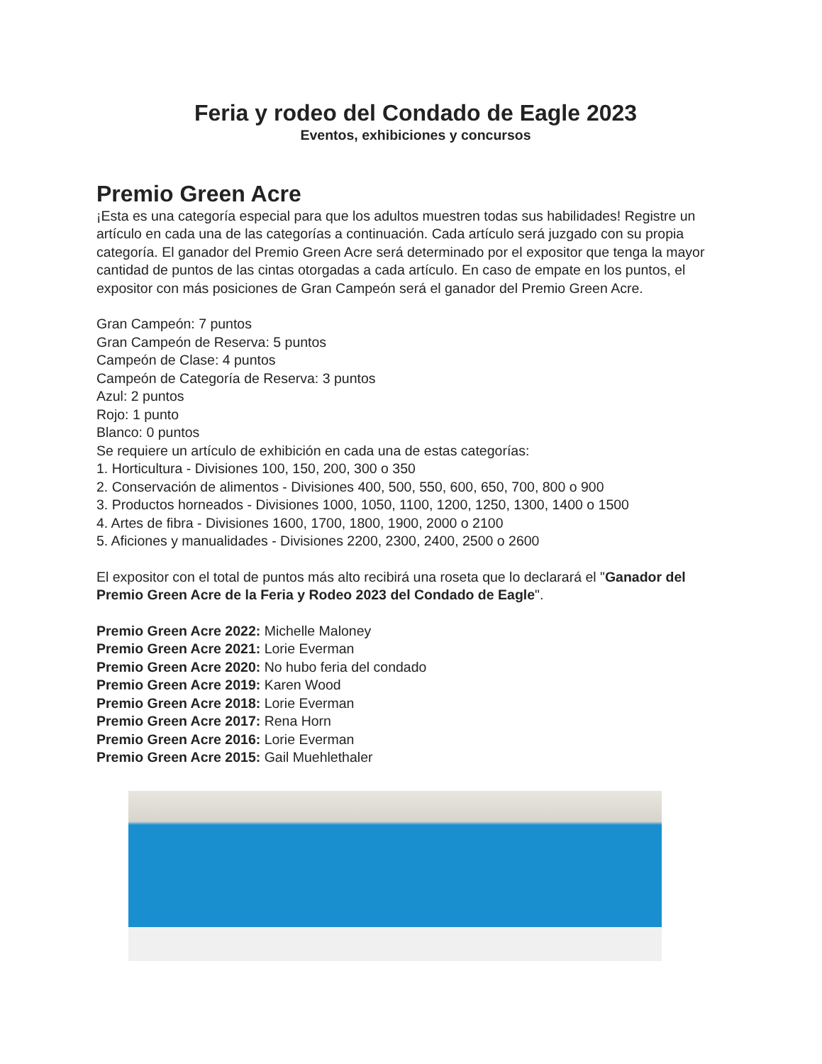Feria y rodeo del Condado de Eagle 2023
Eventos, exhibiciones y concursos
Premio Green Acre
¡Esta es una categoría especial para que los adultos muestren todas sus habilidades! Registre un artículo en cada una de las categorías a continuación. Cada artículo será juzgado con su propia categoría. El ganador del Premio Green Acre será determinado por el expositor que tenga la mayor cantidad de puntos de las cintas otorgadas a cada artículo. En caso de empate en los puntos, el expositor con más posiciones de Gran Campeón será el ganador del Premio Green Acre.
Gran Campeón: 7 puntos
Gran Campeón de Reserva: 5 puntos
Campeón de Clase: 4 puntos
Campeón de Categoría de Reserva: 3 puntos
Azul: 2 puntos
Rojo: 1 punto
Blanco: 0 puntos
Se requiere un artículo de exhibición en cada una de estas categorías:
1. Horticultura - Divisiones 100, 150, 200, 300 o 350
2. Conservación de alimentos - Divisiones 400, 500, 550, 600, 650, 700, 800 o 900
3. Productos horneados - Divisiones 1000, 1050, 1100, 1200, 1250, 1300, 1400 o 1500
4. Artes de fibra - Divisiones 1600, 1700, 1800, 1900, 2000 o 2100
5. Aficiones y manualidades - Divisiones 2200, 2300, 2400, 2500 o 2600
El expositor con el total de puntos más alto recibirá una roseta que lo declarará el "Ganador del Premio Green Acre de la Feria y Rodeo 2023 del Condado de Eagle".
Premio Green Acre 2022: Michelle Maloney
Premio Green Acre 2021: Lorie Everman
Premio Green Acre 2020: No hubo feria del condado
Premio Green Acre 2019: Karen Wood
Premio Green Acre 2018: Lorie Everman
Premio Green Acre 2017: Rena Horn
Premio Green Acre 2016: Lorie Everman
Premio Green Acre 2015: Gail Muehlethaler